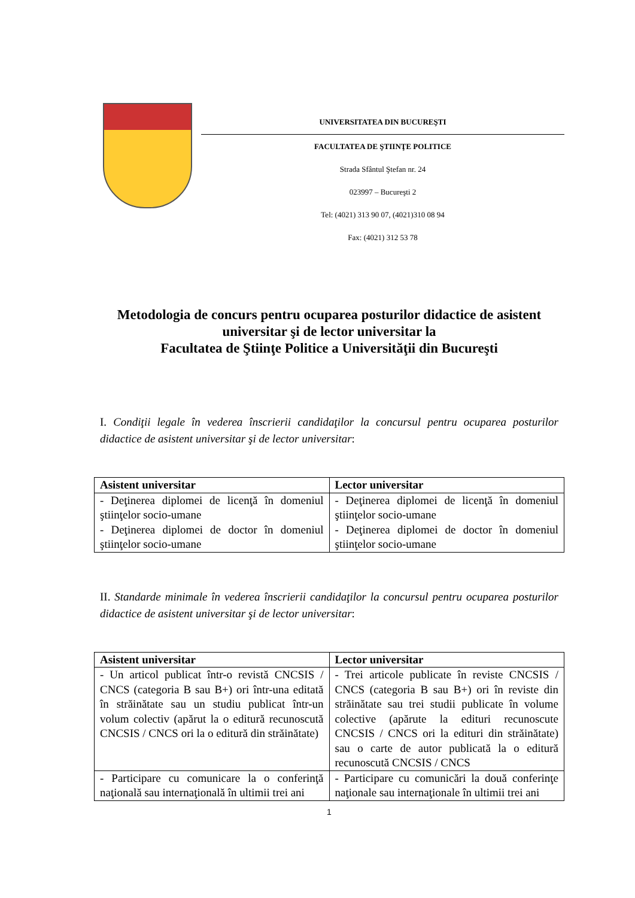UNIVERSITATEA DIN BUCUREŞTI
FACULTATEA DE ŞTIINŢE POLITICE
Strada Sfântul Ştefan nr. 24
023997 – Bucureşti 2
Tel: (4021) 313 90 07, (4021)310 08 94
Fax: (4021) 312 53 78
Metodologia de concurs pentru ocuparea posturilor didactice de asistent universitar şi de lector universitar la
Facultatea de Ştiinţe Politice a Universităţii din Bucureşti
I. Condiţii legale în vederea înscrierii candidaţilor la concursul pentru ocuparea posturilor didactice de asistent universitar şi de lector universitar:
| Asistent universitar | Lector universitar |
| --- | --- |
| - Deţinerea diplomei de licenţă în domeniul ştiinţelor socio-umane - Deţinerea diplomei de doctor în domeniul ştiinţelor socio-umane | - Deţinerea diplomei de licenţă în domeniul ştiinţelor socio-umane - Deţinerea diplomei de doctor în domeniul ştiinţelor socio-umane |
II. Standarde minimale în vederea înscrierii candidaţilor la concursul pentru ocuparea posturilor didactice de asistent universitar şi de lector universitar:
| Asistent universitar | Lector universitar |
| --- | --- |
| - Un articol publicat într-o revistă CNCSIS / CNCS (categoria B sau B+) ori într-una editată în străinătate sau un studiu publicat într-un volum colectiv (apărut la o editură recunoscută CNCSIS / CNCS ori la o editură din străinătate) | - Trei articole publicate în reviste CNCSIS / CNCS (categoria B sau B+) ori în reviste din străinătate sau trei studii publicate în volume colective (apărute la edituri recunoscute CNCSIS / CNCS ori la edituri din străinătate) sau o carte de autor publicată la o editură recunoscută CNCSIS / CNCS |
| - Participare cu comunicare la o conferinţă naţională sau internaţională în ultimii trei ani | - Participare cu comunicări la două conferinţe naţionale sau internaţionale în ultimii trei ani |
1